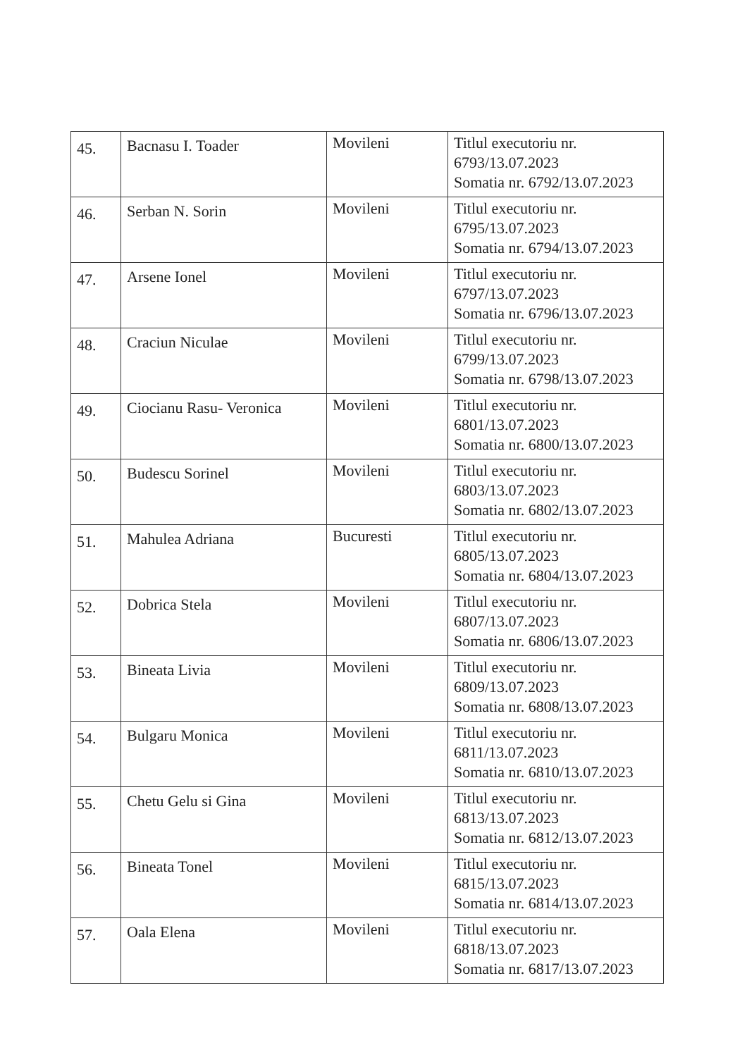| 45. | Bacnasu I. Toader | Movileni | Titlul executoriu nr. 6793/13.07.2023 Somatia nr. 6792/13.07.2023 |
| 46. | Serban N. Sorin | Movileni | Titlul executoriu nr. 6795/13.07.2023 Somatia nr. 6794/13.07.2023 |
| 47. | Arsene Ionel | Movileni | Titlul executoriu nr. 6797/13.07.2023 Somatia nr. 6796/13.07.2023 |
| 48. | Craciun Niculae | Movileni | Titlul executoriu nr. 6799/13.07.2023 Somatia nr. 6798/13.07.2023 |
| 49. | Ciocianu Rasu- Veronica | Movileni | Titlul executoriu nr. 6801/13.07.2023 Somatia nr. 6800/13.07.2023 |
| 50. | Budescu Sorinel | Movileni | Titlul executoriu nr. 6803/13.07.2023 Somatia nr. 6802/13.07.2023 |
| 51. | Mahulea Adriana | Bucuresti | Titlul executoriu nr. 6805/13.07.2023 Somatia nr. 6804/13.07.2023 |
| 52. | Dobrica Stela | Movileni | Titlul executoriu nr. 6807/13.07.2023 Somatia nr. 6806/13.07.2023 |
| 53. | Bineata Livia | Movileni | Titlul executoriu nr. 6809/13.07.2023 Somatia nr. 6808/13.07.2023 |
| 54. | Bulgaru Monica | Movileni | Titlul executoriu nr. 6811/13.07.2023 Somatia nr. 6810/13.07.2023 |
| 55. | Chetu Gelu si Gina | Movileni | Titlul executoriu nr. 6813/13.07.2023 Somatia nr. 6812/13.07.2023 |
| 56. | Bineata Tonel | Movileni | Titlul executoriu nr. 6815/13.07.2023 Somatia nr. 6814/13.07.2023 |
| 57. | Oala Elena | Movileni | Titlul executoriu nr. 6818/13.07.2023 Somatia nr. 6817/13.07.2023 |